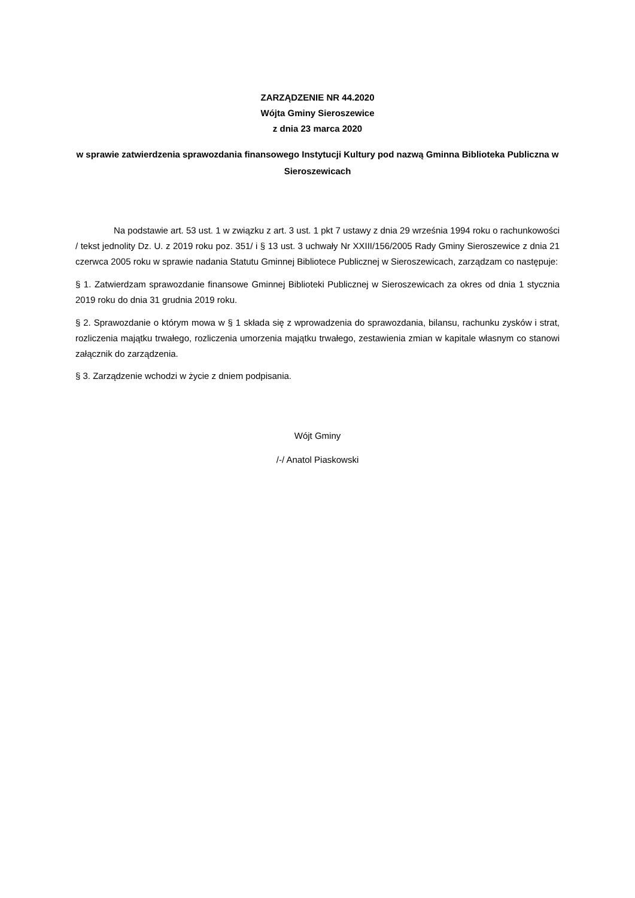ZARZĄDZENIE NR 44.2020
Wójta Gminy Sieroszewice
z dnia 23 marca 2020
w sprawie zatwierdzenia sprawozdania finansowego Instytucji Kultury pod nazwą Gminna Biblioteka Publiczna w Sieroszewicach
Na podstawie art. 53 ust. 1 w związku z art. 3 ust. 1 pkt 7 ustawy z dnia 29 września 1994 roku o rachunkowości / tekst jednolity Dz. U. z 2019 roku poz. 351/ i § 13 ust. 3 uchwały Nr XXIII/156/2005 Rady Gminy Sieroszewice z dnia 21 czerwca 2005 roku w sprawie nadania Statutu Gminnej Bibliotece Publicznej w Sieroszewicach, zarządzam co następuje:
§ 1. Zatwierdzam sprawozdanie finansowe Gminnej Biblioteki Publicznej w Sieroszewicach za okres od dnia 1 stycznia 2019 roku do dnia 31 grudnia 2019 roku.
§ 2. Sprawozdanie o którym mowa w § 1 składa się z wprowadzenia do sprawozdania, bilansu, rachunku zysków i strat, rozliczenia majątku trwałego, rozliczenia umorzenia majątku trwałego, zestawienia zmian w kapitale własnym co stanowi załącznik do zarządzenia.
§ 3. Zarządzenie wchodzi w życie z dniem podpisania.
Wójt Gminy
/-/ Anatol Piaskowski